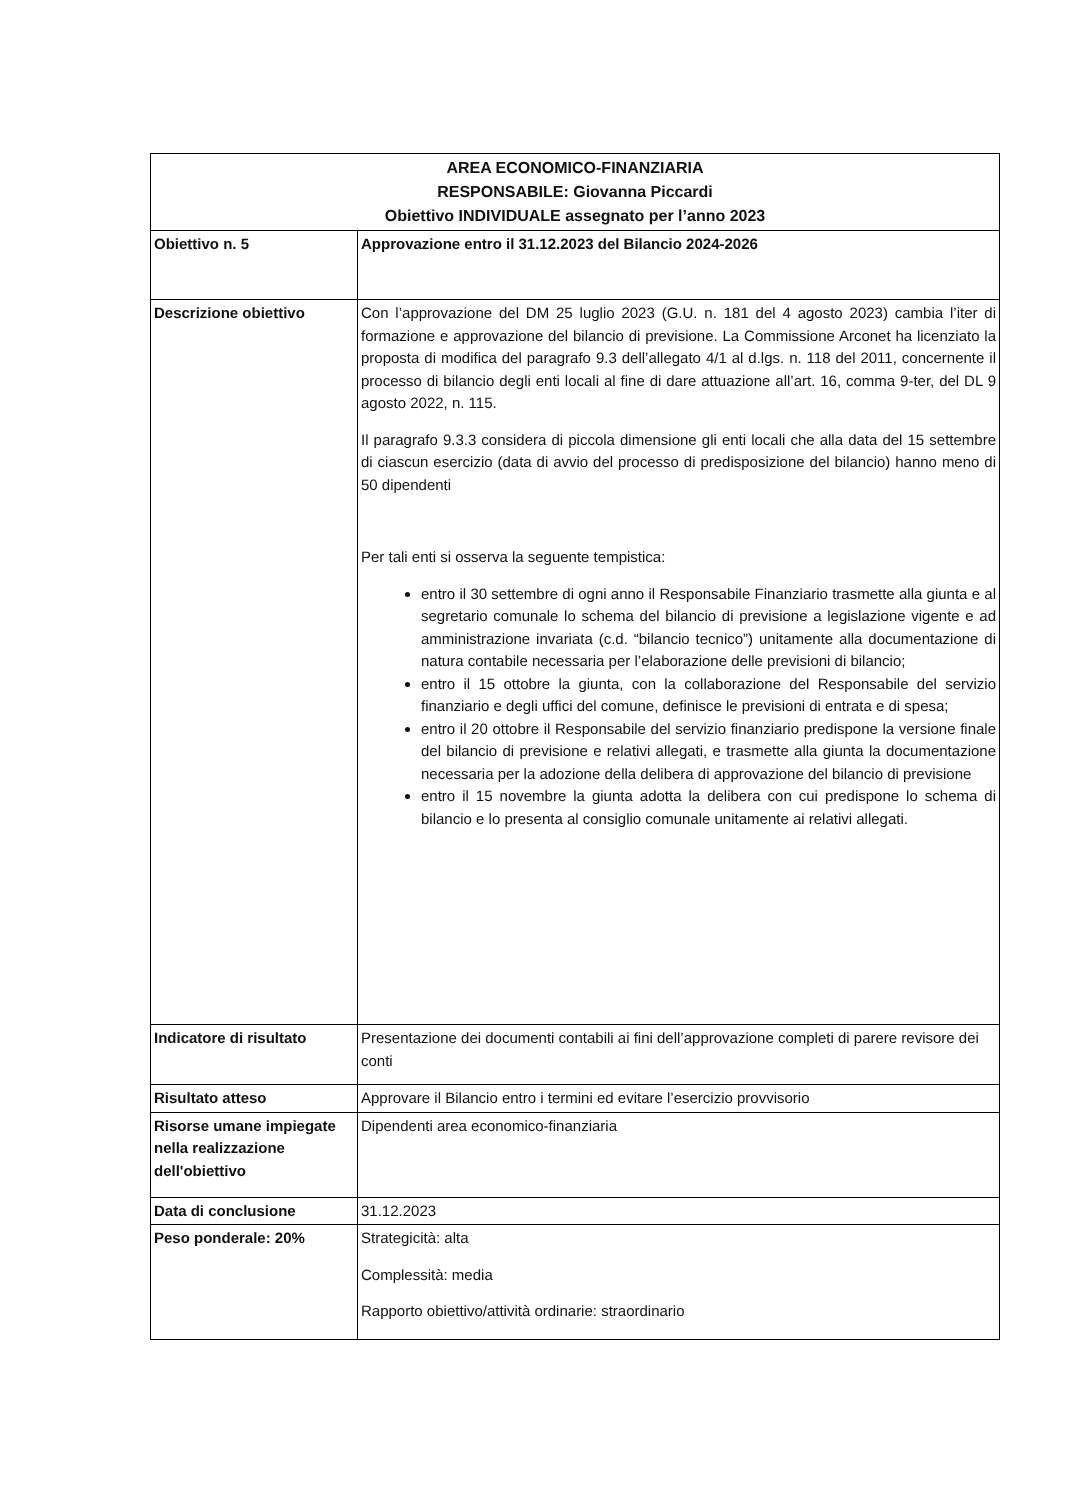| AREA ECONOMICO-FINANZIARIA RESPONSABILE: Giovanna Piccardi Obiettivo INDIVIDUALE assegnato per l’anno 2023 | |
| --- | --- |
| Obiettivo n. 5 | Approvazione entro il 31.12.2023 del Bilancio 2024-2026 |
| Descrizione obiettivo | Con l’approvazione del DM 25 luglio 2023 (G.U. n. 181 del 4 agosto 2023) cambia l’iter di formazione e approvazione del bilancio di previsione. La Commissione Arconet ha licenziato la proposta di modifica del paragrafo 9.3 dell’allegato 4/1 al d.lgs. n. 118 del 2011, concernente il processo di bilancio degli enti locali al fine di dare attuazione all’art. 16, comma 9-ter, del DL 9 agosto 2022, n. 115. Il paragrafo 9.3.3 considera di piccola dimensione gli enti locali che alla data del 15 settembre di ciascun esercizio (data di avvio del processo di predisposizione del bilancio) hanno meno di 50 dipendenti Per tali enti si osserva la seguente tempistica: entro il 30 settembre di ogni anno il Responsabile Finanziario trasmette alla giunta e al segretario comunale lo schema del bilancio di previsione a legislazione vigente e ad amministrazione invariata (c.d. “bilancio tecnico”) unitamente alla documentazione di natura contabile necessaria per l’elaborazione delle previsioni di bilancio; entro il 15 ottobre la giunta, con la collaborazione del Responsabile del servizio finanziario e degli uffici del comune, definisce le previsioni di entrata e di spesa; entro il 20 ottobre il Responsabile del servizio finanziario predispone la versione finale del bilancio di previsione e relativi allegati, e trasmette alla giunta la documentazione necessaria per la adozione della delibera di approvazione del bilancio di previsione entro il 15 novembre la giunta adotta la delibera con cui predispone lo schema di bilancio e lo presenta al consiglio comunale unitamente ai relativi allegati. |
| Indicatore di risultato | Presentazione dei documenti contabili ai fini dell’approvazione completi di parere revisore dei conti |
| Risultato atteso | Approvare il Bilancio entro i termini ed evitare l’esercizio provvisorio |
| Risorse umane impiegate nella realizzazione dell'obiettivo | Dipendenti area economico-finanziaria |
| Data di conclusione | 31.12.2023 |
| Peso ponderale: 20% | Strategicità: alta Complessità: media Rapporto obiettivo/attività ordinarie: straordinario |